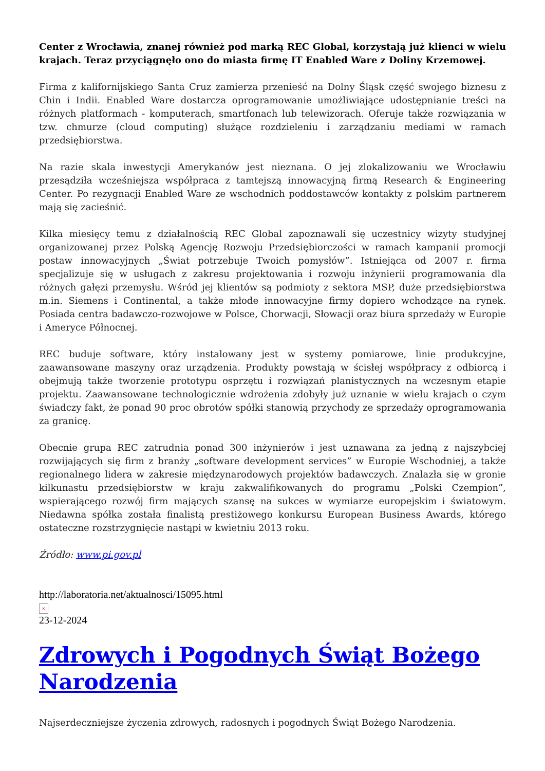Center z Wrocławia, znanej również pod marką REC Global, korzystają już klienci w wielu krajach. Teraz przyciągnęło ono do miasta firmę IT Enabled Ware z Doliny Krzemowej.
Firma z kalifornijskiego Santa Cruz zamierza przenieść na Dolny Śląsk część swojego biznesu z Chin i Indii. Enabled Ware dostarcza oprogramowanie umożliwiające udostępnianie treści na różnych platformach - komputerach, smartfonach lub telewizorach. Oferuje także rozwiązania w tzw. chmurze (cloud computing) służące rozdzieleniu i zarządzaniu mediami w ramach przedsiębiorstwa.
Na razie skala inwestycji Amerykanów jest nieznana. O jej zlokalizowaniu we Wrocławiu przesądziła wcześniejsza współpraca z tamtejszą innowacyjną firmą Research & Engineering Center. Po rezygnacji Enabled Ware ze wschodnich poddostawców kontakty z polskim partnerem mają się zacieśnić.
Kilka miesięcy temu z działalnością REC Global zapoznawali się uczestnicy wizyty studyjnej organizowanej przez Polską Agencję Rozwoju Przedsiębiorczości w ramach kampanii promocji postaw innowacyjnych „Świat potrzebuje Twoich pomysłów”. Istniejąca od 2007 r. firma specjalizuje się w usługach z zakresu projektowania i rozwoju inżynierii programowania dla różnych gałęzi przemysłu. Wśród jej klientów są podmioty z sektora MSP, duże przedsiębiorstwa m.in. Siemens i Continental, a także młode innowacyjne firmy dopiero wchodzące na rynek. Posiada centra badawczo-rozwojowe w Polsce, Chorwacji, Słowacji oraz biura sprzedaży w Europie i Ameryce Północnej.
REC buduje software, który instalowany jest w systemy pomiarowe, linie produkcyjne, zaawansowane maszyny oraz urządzenia. Produkty powstają w ścisłej współpracy z odbiorcą i obejmują także tworzenie prototypu osprzętu i rozwiązań planistycznych na wczesnym etapie projektu. Zaawansowane technologicznie wdrożenia zdobyły już uznanie w wielu krajach o czym świadczy fakt, że ponad 90 proc obrotów spółki stanowią przychody ze sprzedaży oprogramowania za granicę.
Obecnie grupa REC zatrudnia ponad 300 inżynierów i jest uznawana za jedną z najszybciej rozwijających się firm z branży „software development services” w Europie Wschodniej, a także regionalnego lidera w zakresie międzynarodowych projektów badawczych. Znalazła się w gronie kilkunastu przedsiębiorstw w kraju zakwalifikowanych do programu „Polski Czempion”, wspierającego rozwój firm mających szansę na sukces w wymiarze europejskim i światowym. Niedawna spółka została finalistą prestiżowego konkursu European Business Awards, którego ostateczne rozstrzygnięcie nastąpi w kwietniu 2013 roku.
Źródło: www.pi.gov.pl
http://laboratoria.net/aktualnosci/15095.html
×
23-12-2024
Zdrowych i Pogodnych Świąt Bożego Narodzenia
Najserdeczniejsze życzenia zdrowych, radosnych i pogodnych Świąt Bożego Narodzenia.